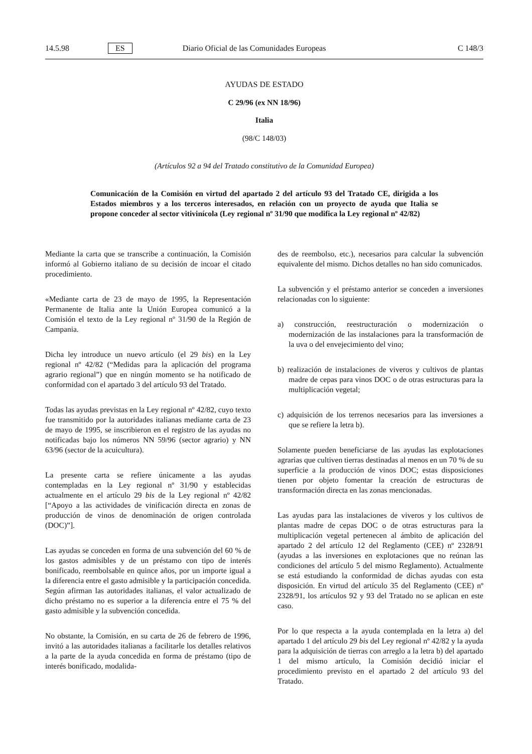14.5.98 ES Diario Oficial de las Comunidades Europeas C 148/3
AYUDAS DE ESTADO
C 29/96 (ex NN 18/96)
Italia
(98/C 148/03)
(Artículos 92 a 94 del Tratado constitutivo de la Comunidad Europea)
Comunicación de la Comisión en virtud del apartado 2 del artículo 93 del Tratado CE, dirigida a los Estados miembros y a los terceros interesados, en relación con un proyecto de ayuda que Italia se propone conceder al sector vitivinícola (Ley regional nº 31/90 que modifica la Ley regional nº 42/82)
Mediante la carta que se transcribe a continuación, la Comisión informó al Gobierno italiano de su decisión de incoar el citado procedimiento.
«Mediante carta de 23 de mayo de 1995, la Representación Permanente de Italia ante la Unión Europea comunicó a la Comisión el texto de la Ley regional nº 31/90 de la Región de Campania.
Dicha ley introduce un nuevo artículo (el 29 bis) en la Ley regional nº 42/82 (“Medidas para la aplicación del programa agrario regional”) que en ningún momento se ha notificado de conformidad con el apartado 3 del artículo 93 del Tratado.
Todas las ayudas previstas en la Ley regional nº 42/82, cuyo texto fue transmitido por la autoridades italianas mediante carta de 23 de mayo de 1995, se inscribieron en el registro de las ayudas no notificadas bajo los números NN 59/96 (sector agrario) y NN 63/96 (sector de la acuicultura).
La presente carta se refiere únicamente a las ayudas contempladas en la Ley regional nº 31/90 y establecidas actualmente en el artículo 29 bis de la Ley regional nº 42/82 [“Apoyo a las actividades de vinificación directa en zonas de producción de vinos de denominación de origen controlada (DOC)”].
Las ayudas se conceden en forma de una subvención del 60 % de los gastos admisibles y de un préstamo con tipo de interés bonificado, reembolsable en quince años, por un importe igual a la diferencia entre el gasto admisible y la participación concedida. Según afirman las autoridades italianas, el valor actualizado de dicho préstamo no es superior a la diferencia entre el 75 % del gasto admisible y la subvención concedida.
No obstante, la Comisión, en su carta de 26 de febrero de 1996, invitó a las autoridades italianas a facilitarle los detalles relativos a la parte de la ayuda concedida en forma de préstamo (tipo de interés bonificado, modalida-
des de reembolso, etc.), necesarios para calcular la subvención equivalente del mismo. Dichos detalles no han sido comunicados.
La subvención y el préstamo anterior se conceden a inversiones relacionadas con lo siguiente:
a) construcción, reestructuración o modernización o modernización de las instalaciones para la transformación de la uva o del envejecimiento del vino;
b) realización de instalaciones de viveros y cultivos de plantas madre de cepas para vinos DOC o de otras estructuras para la multiplicación vegetal;
c) adquisición de los terrenos necesarios para las inversiones a que se refiere la letra b).
Solamente pueden beneficiarse de las ayudas las explotaciones agrarias que cultiven tierras destinadas al menos en un 70 % de su superficie a la producción de vinos DOC; estas disposiciones tienen por objeto fomentar la creación de estructuras de transformación directa en las zonas mencionadas.
Las ayudas para las instalaciones de viveros y los cultivos de plantas madre de cepas DOC o de otras estructuras para la multiplicación vegetal pertenecen al ámbito de aplicación del apartado 2 del artículo 12 del Reglamento (CEE) nº 2328/91 (ayudas a las inversiones en explotaciones que no reúnan las condiciones del artículo 5 del mismo Reglamento). Actualmente se está estudiando la conformidad de dichas ayudas con esta disposición. En virtud del artículo 35 del Reglamento (CEE) nº 2328/91, los artículos 92 y 93 del Tratado no se aplican en este caso.
Por lo que respecta a la ayuda contemplada en la letra a) del apartado 1 del artículo 29 bis del Ley regional nº 42/82 y la ayuda para la adquisición de tierras con arreglo a la letra b) del apartado 1 del mismo artículo, la Comisión decidió iniciar el procedimiento previsto en el apartado 2 del artículo 93 del Tratado.